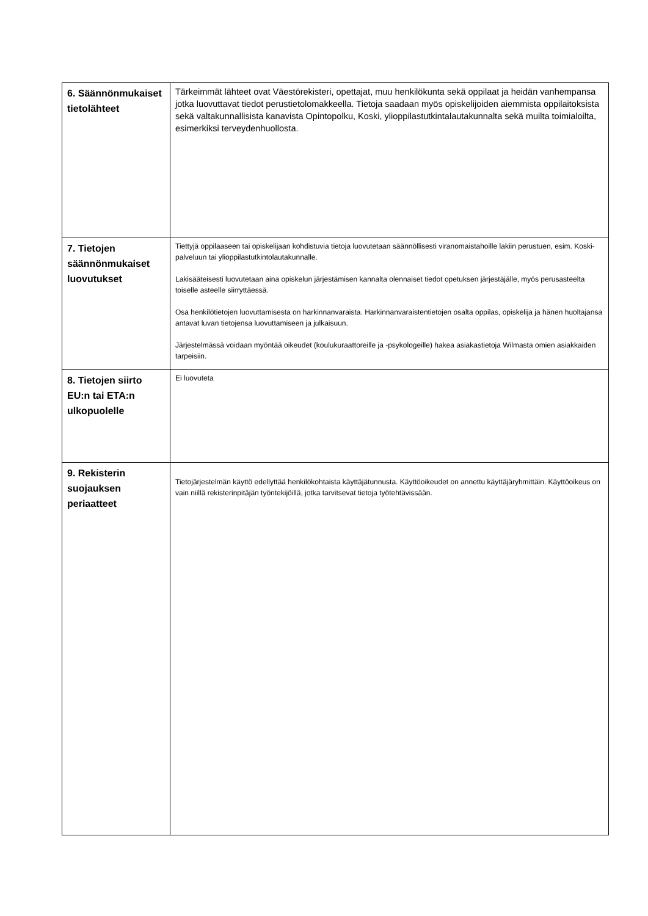| 6. Säännönmukaiset tietolähteet | Tärkeimmät lähteet ovat Väestörekisteri, opettajat, muu henkilökunta sekä oppilaat ja heidän vanhempansa jotka luovuttavat tiedot perustietolomakkeella. Tietoja saadaan myös opiskelijoiden aiemmista oppilaitoksista sekä valtakunnallisista kanavista Opintopolku, Koski, ylioppilastutkintalautakunnalta sekä muilta toimialoilta, esimerkiksi terveydenhuollosta. |
| 7. Tietojen säännönmukaiset luovutukset | Tiettyjä oppilaaseen tai opiskelijaan kohdistuvia tietoja luovutetaan säännöllisesti viranomaistahoille lakiin perustuen, esim. Koski-palveluun tai ylioppilastutkintolautakunnalle. Lakisääteisesti luovutetaan aina opiskelun järjestämisen kannalta olennaiset tiedot opetuksen järjestäjälle, myös perusasteelta toiselle asteelle siirryttäessä. Osa henkilötietojen luovuttamisesta on harkinnanvaraista. Harkinnanvaraistentietojen osalta oppilas, opiskelija ja hänen huoltajansa antavat luvan tietojensa luovuttamiseen ja julkaisuun. Järjestelmässä voidaan myöntää oikeudet (koulukuraattoreille ja -psykologeille) hakea asiakastietoja Wilmasta omien asiakkaiden tarpeisiin. |
| 8. Tietojen siirto EU:n tai ETA:n ulkopuolelle | Ei luovuteta |
| 9. Rekisterin suojauksen periaatteet | Tietojärjestelmän käyttö edellyttää henkilökohtaista käyttäjätunnusta. Käyttöoikeudet on annettu käyttäjäryhmittäin. Käyttöoikeus on vain niillä rekisterinpitäjän työntekijöillä, jotka tarvitsevat tietoja työtehtävissään. |